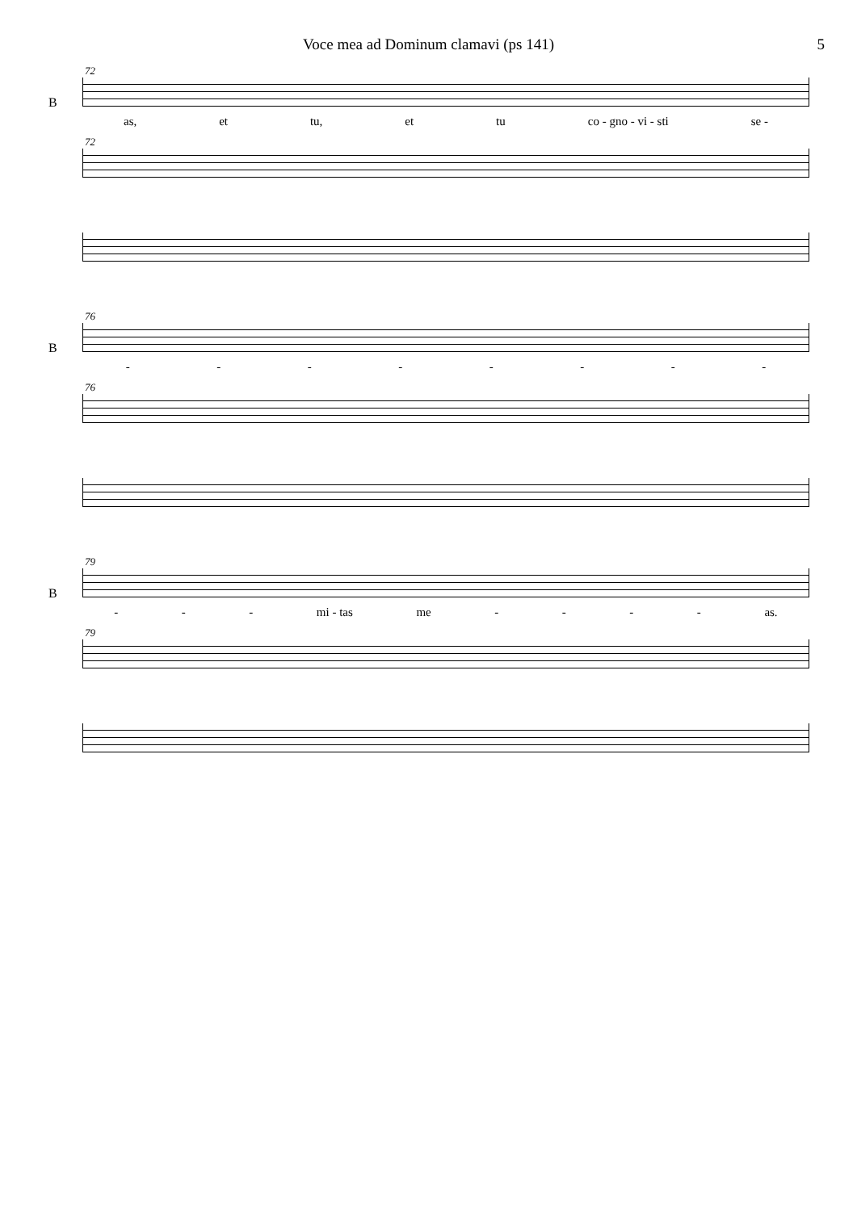Voce mea ad Dominum clamavi (ps 141) 5
72
B
as, et tu, et tu co - gno - vi - sti se -
72
76
B
- - - - - - - -
76
79
B
- - - mi - tas me - - - - as.
79